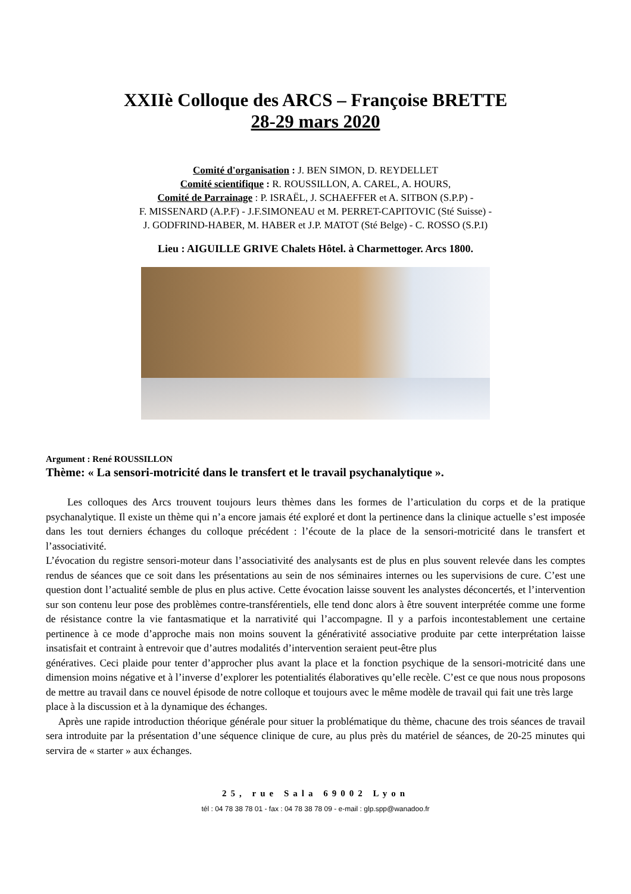XXIIè Colloque des ARCS – Françoise BRETTE
28-29 mars 2020
Comité d'organisation : J. BEN SIMON, D. REYDELLET
Comité scientifique : R. ROUSSILLON, A. CAREL, A. HOURS,
Comité de Parrainage : P. ISRAËL, J. SCHAEFFER et A. SITBON (S.P.P) -
F. MISSENARD (A.P.F) - J.F.SIMONEAU et M. PERRET-CAPITOVIC (Sté Suisse) -
J. GODFRIND-HABER, M. HABER et J.P. MATOT (Sté Belge) - C. ROSSO (S.P.I)
Lieu : AIGUILLE GRIVE Chalets Hôtel. à Charmettoger. Arcs 1800.
Argument : René ROUSSILLON
Thème: « La sensori-motricité dans le transfert et le travail psychanalytique ».
Les colloques des Arcs trouvent toujours leurs thèmes dans les formes de l’articulation du corps et de la pratique psychanalytique. Il existe un thème qui n’a encore jamais été exploré et dont la pertinence dans la clinique actuelle s’est imposée dans les tout derniers échanges du colloque précédent : l’écoute de la place de la sensori-motricité dans le transfert et l’associativité.
L’évocation du registre sensori-moteur dans l’associativité des analysants est de plus en plus souvent relevée dans les comptes rendus de séances que ce soit dans les présentations au sein de nos séminaires internes ou les supervisions de cure. C’est une question dont l’actualité semble de plus en plus active. Cette évocation laisse souvent les analystes déconcertés, et l’intervention sur son contenu leur pose des problèmes contre-transférentiels, elle tend donc alors à être souvent interprétée comme une forme de résistance contre la vie fantasmatique et la narrativité qui l’accompagne. Il y a parfois incontestablement une certaine pertinence à ce mode d’approche mais non moins souvent la générativité associative produite par cette interprétation laisse insatisfait et contraint à entrevoir que d’autres modalités d’intervention seraient peut-être plus
génératives. Ceci plaide pour tenter d’approcher plus avant la place et la fonction psychique de la sensori-motricité dans une dimension moins négative et à l’inverse d’explorer les potentialités élaboratives qu’elle recèle. C’est ce que nous nous proposons de mettre au travail dans ce nouvel épisode de notre colloque et toujours avec le même modèle de travail qui fait une très large
place à la discussion et à la dynamique des échanges.
Après une rapide introduction théorique générale pour situer la problématique du thème, chacune des trois séances de travail sera introduite par la présentation d’une séquence clinique de cure, au plus près du matériel de séances, de 20-25 minutes qui servira de « starter » aux échanges.
25, rue Sala 69002 Lyon
tél : 04 78 38 78 01 - fax : 04 78 38 78 09 - e-mail : glp.spp@wanadoo.fr